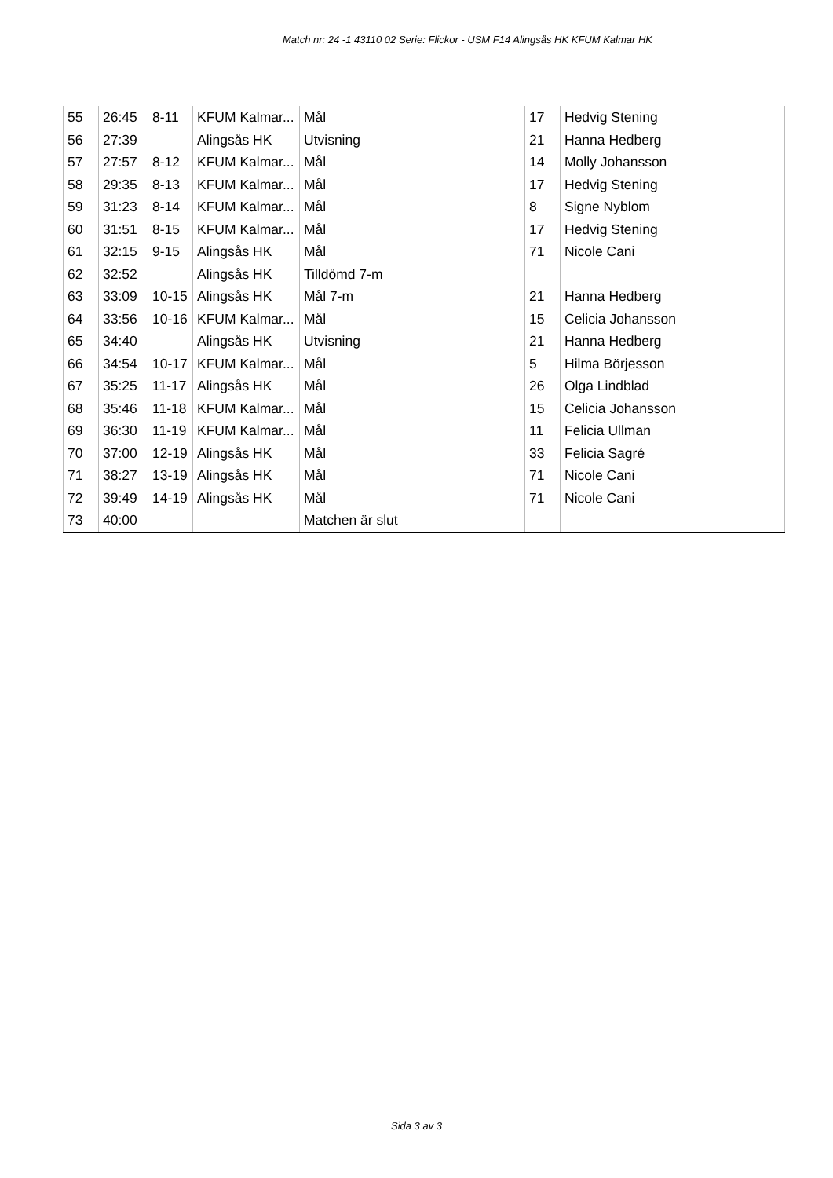Match nr: 24 -1 43110 02 Serie: Flickor - USM F14 Alingsås HK KFUM Kalmar HK
| 55 | 26:45 | 8-11 | KFUM Kalmar... | Mål | 17 | Hedvig Stening |
| 56 | 27:39 | | Alingsås HK | Utvisning | 21 | Hanna Hedberg |
| 57 | 27:57 | 8-12 | KFUM Kalmar... | Mål | 14 | Molly Johansson |
| 58 | 29:35 | 8-13 | KFUM Kalmar... | Mål | 17 | Hedvig Stening |
| 59 | 31:23 | 8-14 | KFUM Kalmar... | Mål | 8 | Signe Nyblom |
| 60 | 31:51 | 8-15 | KFUM Kalmar... | Mål | 17 | Hedvig Stening |
| 61 | 32:15 | 9-15 | Alingsås HK | Mål | 71 | Nicole Cani |
| 62 | 32:52 | | Alingsås HK | Tilldömd 7-m | | |
| 63 | 33:09 | 10-15 | Alingsås HK | Mål 7-m | 21 | Hanna Hedberg |
| 64 | 33:56 | 10-16 | KFUM Kalmar... | Mål | 15 | Celicia Johansson |
| 65 | 34:40 | | Alingsås HK | Utvisning | 21 | Hanna Hedberg |
| 66 | 34:54 | 10-17 | KFUM Kalmar... | Mål | 5 | Hilma Börjesson |
| 67 | 35:25 | 11-17 | Alingsås HK | Mål | 26 | Olga Lindblad |
| 68 | 35:46 | 11-18 | KFUM Kalmar... | Mål | 15 | Celicia Johansson |
| 69 | 36:30 | 11-19 | KFUM Kalmar... | Mål | 11 | Felicia Ullman |
| 70 | 37:00 | 12-19 | Alingsås HK | Mål | 33 | Felicia Sagré |
| 71 | 38:27 | 13-19 | Alingsås HK | Mål | 71 | Nicole Cani |
| 72 | 39:49 | 14-19 | Alingsås HK | Mål | 71 | Nicole Cani |
| 73 | 40:00 | | | Matchen är slut | | |
Sida 3 av 3